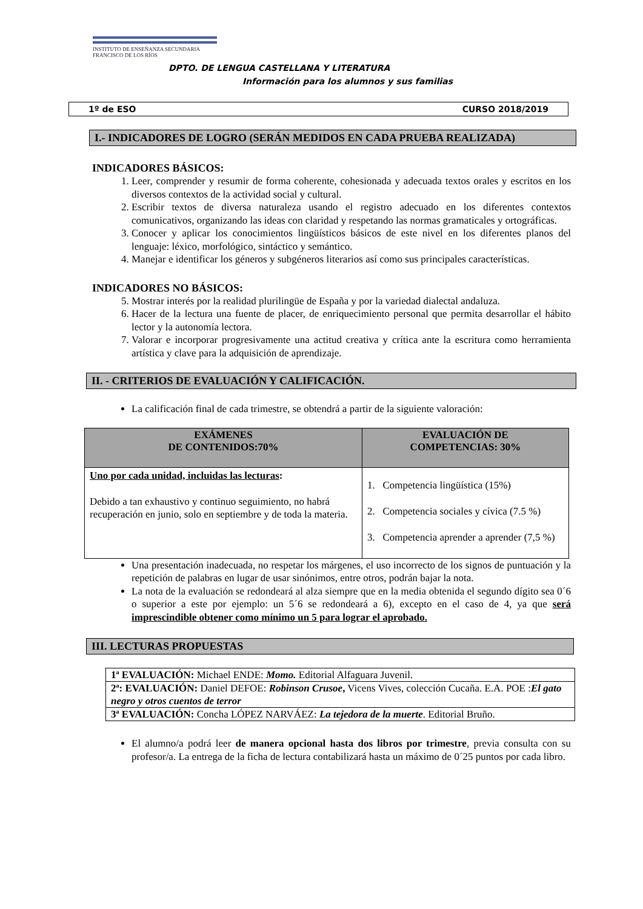INSTITUTO DE ENSEÑANZA SECUNDARIA
FRANCISCO DE LOS RÍOS
DPTO. DE LENGUA CASTELLANA Y LITERATURA
Información para los alumnos y sus familias
1º de ESO CURSO 2018/2019
I.- INDICADORES DE LOGRO (SERÁN MEDIDOS EN CADA PRUEBA REALIZADA)
INDICADORES BÁSICOS:
1. Leer, comprender y resumir de forma coherente, cohesionada y adecuada textos orales y escritos en los diversos contextos de la actividad social y cultural.
2. Escribir textos de diversa naturaleza usando el registro adecuado en los diferentes contextos comunicativos, organizando las ideas con claridad y respetando las normas gramaticales y ortográficas.
3. Conocer y aplicar los conocimientos lingüísticos básicos de este nivel en los diferentes planos del lenguaje: léxico, morfológico, sintáctico y semántico.
4. Manejar e identificar los géneros y subgéneros literarios así como sus principales características.
INDICADORES NO BÁSICOS:
5. Mostrar interés por la realidad plurilingüe de España y por la variedad dialectal andaluza.
6. Hacer de la lectura una fuente de placer, de enriquecimiento personal que permita desarrollar el hábito lector y la autonomía lectora.
7. Valorar e incorporar progresivamente una actitud creativa y crítica ante la escritura como herramienta artística y clave para la adquisición de aprendizaje.
II. - CRITERIOS DE EVALUACIÓN Y CALIFICACIÓN.
La calificación final de cada trimestre, se obtendrá a partir de la siguiente valoración:
| EXÁMENES DE CONTENIDOS:70% | EVALUACIÓN DE COMPETENCIAS: 30% |
| --- | --- |
| Uno por cada unidad, incluidas las lecturas : Debido a tan exhaustivo y continuo seguimiento, no habrá recuperación en junio, solo en septiembre y de toda la materia. | 1. Competencia lingüística (15%) 2. Competencia sociales y cívica (7.5 %) 3. Competencia aprender a aprender (7,5 %) |
Una presentación inadecuada, no respetar los márgenes, el uso incorrecto de los signos de puntuación y la repetición de palabras en lugar de usar sinónimos, entre otros, podrán bajar la nota.
La nota de la evaluación se redondeará al alza siempre que en la media obtenida el segundo dígito sea 0´6 o superior a este por ejemplo: un 5´6 se redondeará a 6), excepto en el caso de 4, ya que será imprescindible obtener como mínimo un 5 para lograr el aprobado.
III. LECTURAS PROPUESTAS
| 1ª EVALUACIÓN: Michael ENDE: Momo. Editorial Alfaguara Juvenil. |
| 2ª: EVALUACIÓN: Daniel DEFOE: Robinson Crusoe , Vicens Vives, colección Cucaña. E.A. POE : El gato negro y otros cuentos de terror |
| 3ª EVALUACIÓN: Concha LÓPEZ NARVÁEZ: La tejedora de la muerte . Editorial Bruño. |
El alumno/a podrá leer de manera opcional hasta dos libros por trimestre, previa consulta con su profesor/a. La entrega de la ficha de lectura contabilizará hasta un máximo de 0´25 puntos por cada libro.